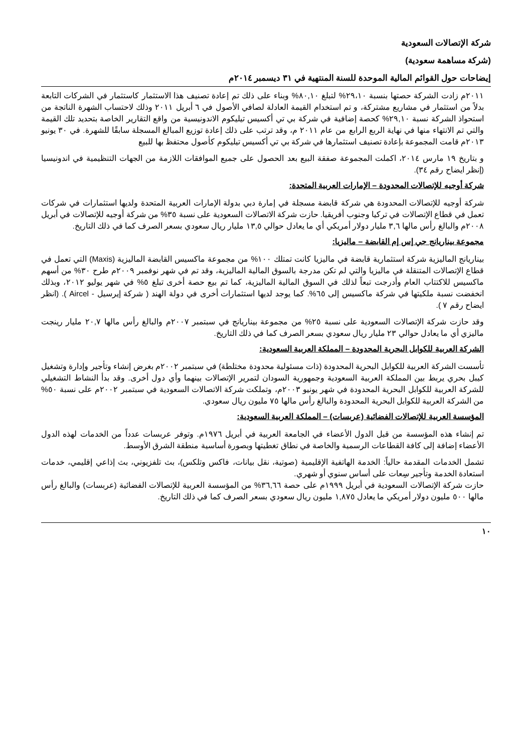شركة الإتصالات السعودية
(شركة مساهمة سعودية)
إيضاحات حول القوائم المالية الموحدة للسنة المنتهية في ٣١ ديسمبر ٢٠١٤م
٢٠١١م زادت الشركة حصتها بنسبة ٢٩،١٠% لتبلغ ٨٠,١٠% وبناء على ذلك تم إعادة تصنيف هذا الاستثمار كاستثمار في الشركات التابعة بدلاً من استثمار في مشاريع مشتركة، و تم استخدام القيمة العادلة لصافي الأصول في ٦ أبريل ٢٠١١ وذلك لاحتساب الشهرة الناتجة من استحواذ الشركة نسبة ٢٩,١٠% كحصة إضافية في شركة بي تي أكسيس تيليكوم الاندونيسية من واقع التقارير الخاصة بتحديد تلك القيمة والتي تم الانتهاء منها في نهاية الربع الرابع من عام ٢٠١١ م، وقد ترتب على ذلك إعادة توزيع المبالغ المسجلة سابقًا للشهرة. في ٣٠ يونيو ٢٠١٣م قامت المجموعة بإعادة تصنيف استثمارها في شركة بي تي أكسيس تيليكوم كأصول محتفظ بها للبيع
و بتاريخ ١٩ مارس ٢٠١٤، اكملت المجموعة صفقة البيع بعد الحصول على جميع الموافقات اللازمة من الجهات التنظيمية في اندونيسيا (إنظر ايضاح رقم ٣٤).
شركة أوجيه للإتصالات المحدودة – الإمارات العربية المتحدة:
شركة أوجيه للإتصالات المحدودة هي شركة قابضة مسجلة في إمارة دبي بدولة الإمارات العربية المتحدة ولديها استثمارات في شركات تعمل في قطاع الإتصالات في تركيا وجنوب أفريقيا. حازت شركة الاتصالات السعودية على نسبة ٣٥% من شركة أوجيه للإتصالات في أبريل ٢٠٠٨م والبالغ رأس مالها ٣,٦ مليار دولار أمريكي أي ما يعادل حوالي ١٣,٥ مليار ريال سعودي بسعر الصرف كما في ذلك التاريخ.
مجموعة بيناريانج جي إس إم القابضة – ماليزيا:
بيناريانج الماليزية شركة استثمارية قابضة في ماليزيا كانت تمتلك ١٠٠% من مجموعة ماكسيس القابضة الماليزية (Maxis) التي تعمل في قطاع الإتصالات المتنقلة في ماليزيا والتي لم تكن مدرجة بالسوق المالية الماليزية، وقد تم في شهر نوفمبر ٢٠٠٩م طرح ٣٠% من أسهم ماكسيس للاكتتاب العام وأدرجت تبعاً لذلك في السوق المالية الماليزية، كما تم بيع حصة أخرى تبلغ ٥% في شهر يوليو ٢٠١٢، وبذلك انخفضت نسبة ملكيتها في شركة ماكسيس إلى ٦٥%. كما يوجد لديها استثمارات أخرى في دولة الهند ( شركة إيرسيل - Aircel ). (انظر ايضاح رقم ٧ ).
وقد حازت شركة الإتصالات السعودية على نسبة ٢٥% من مجموعة بيناريانج في سبتمبر ٢٠٠٧م والبالغ رأس مالها ٢٠,٧ مليار رينجت ماليزي أي ما يعادل حوالي ٢٣ مليار ريال سعودي بسعر الصرف كما في ذلك التاريخ.
الشركة العربية للكوابل البحرية المحدودة – المملكة العربية السعودية:
تأسست الشركة العربية للكوابل البحرية المحدودة (ذات مسئولية محدودة مختلطة) في سبتمبر ٢٠٠٢م بغرض إنشاء وتأجير وإدارة وتشغيل كيبل بحري يربط بين المملكة العربية السعودية وجمهورية السودان لتمرير الإتصالات بينهما وأي دول أخرى. وقد بدأ النشاط التشغيلي للشركة العربية للكوابل البحرية المحدودة في شهر يونيو ٢٠٠٣م، وتملكت شركة الاتصالات السعودية في سبتمبر ٢٠٠٢م على نسبة ٥٠% من الشركة العربية للكوابل البحرية المحدودة والبالغ رأس مالها ٧٥ مليون ريال سعودي.
المؤسسة العربية للإتصالات الفضائية (عربسات) – المملكة العربية السعودية:
تم إنشاء هذه المؤسسة من قبل الدول الأعضاء في الجامعة العربية في أبريل ١٩٧٦م. وتوفر عربسات عدداً من الخدمات لهذه الدول الأعضاء إضافة إلى كافة القطاعات الرسمية والخاصة في نطاق تغطيتها وبصورة أساسية منطقة الشرق الأوسط.
تشمل الخدمات المقدمة حالياً: الخدمة الهاتفية الإقليمية (صوتية، نقل بيانات، فاكس وتلكس)، بث تلفزيوني، بث إذاعي إقليمي، خدمات استعادة الخدمة وتأجير سِعات على أساس سنوي أو شهري.
حازت شركة الإتصالات السعودية في أبريل ١٩٩٩م على حصة ٣٦,٦٦% من المؤسسة العربية للإتصالات الفضائية (عربسات) والبالغ رأس مالها ٥٠٠ مليون دولار أمريكي ما يعادل ١,٨٧٥ مليون ريال سعودي بسعر الصرف كما في ذلك التاريخ.
١٠